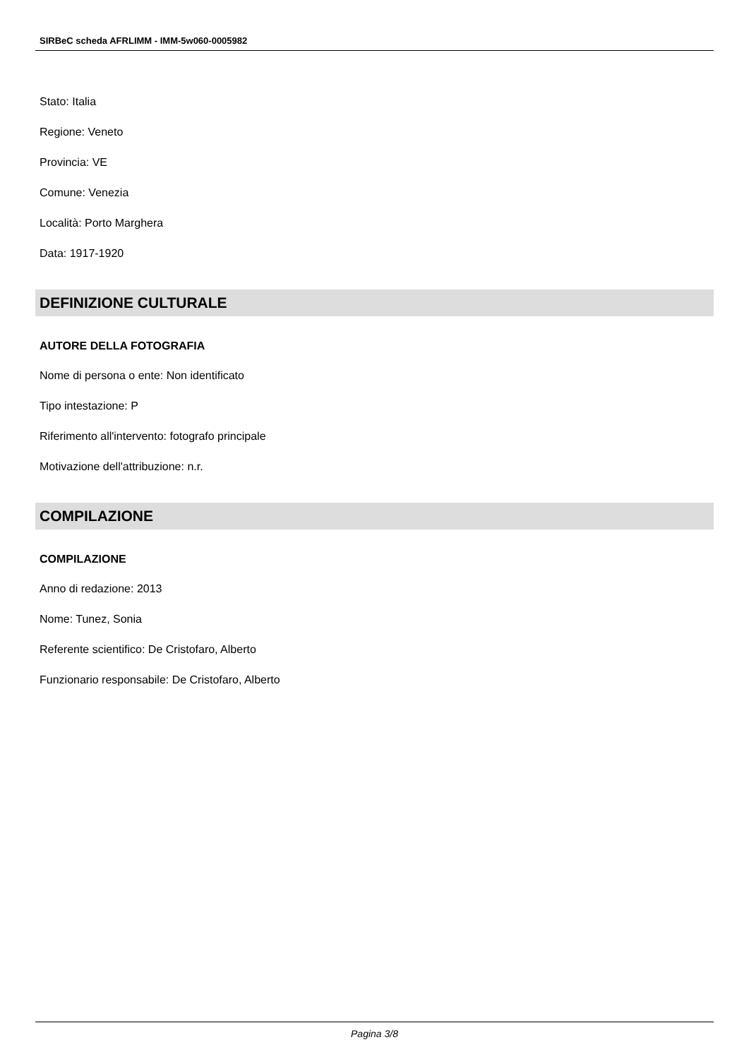SIRBeC scheda AFRLIMM - IMM-5w060-0005982
Stato: Italia
Regione: Veneto
Provincia: VE
Comune: Venezia
Località: Porto Marghera
Data: 1917-1920
DEFINIZIONE CULTURALE
AUTORE DELLA FOTOGRAFIA
Nome di persona o ente: Non identificato
Tipo intestazione: P
Riferimento all'intervento: fotografo principale
Motivazione dell'attribuzione: n.r.
COMPILAZIONE
COMPILAZIONE
Anno di redazione: 2013
Nome: Tunez, Sonia
Referente scientifico: De Cristofaro, Alberto
Funzionario responsabile: De Cristofaro, Alberto
Pagina 3/8